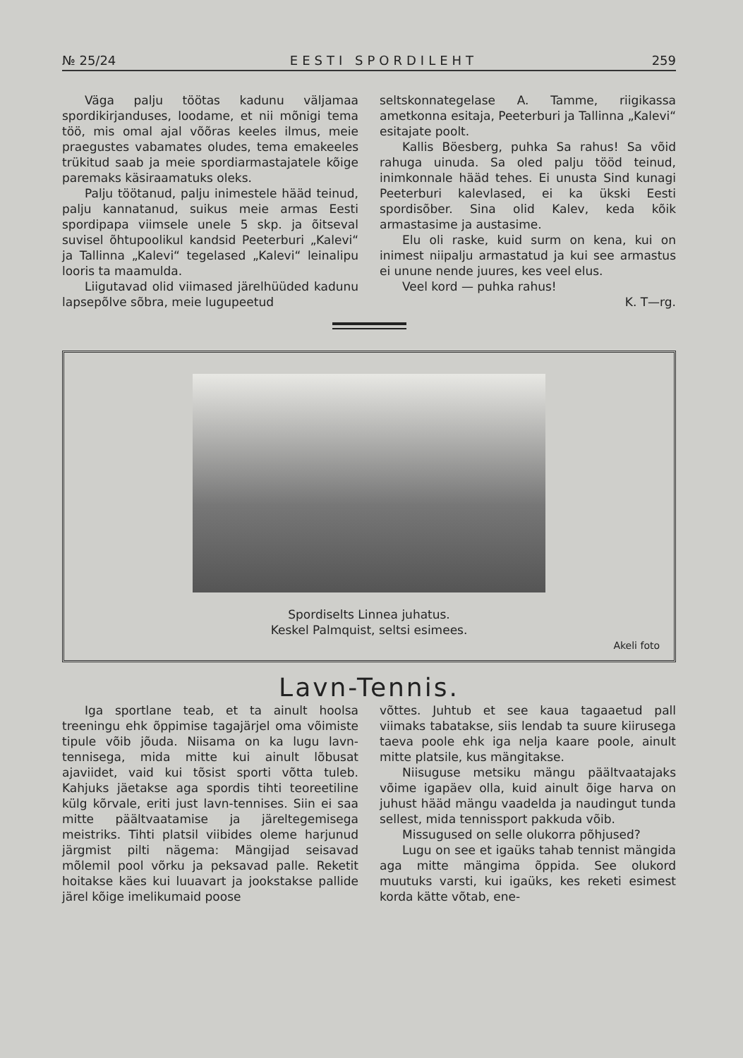№ 25/24 EESTI SPORDILEHT 259
Väga palju töötas kadunu väljamaa spordikirjanduses, loodame, et nii mõnigi tema töö, mis omal ajal võõras keeles ilmus, meie praegustes vabamates oludes, tema emakeeles trükitud saab ja meie spordiarmastajatele kõige paremaks käsiraamatuks oleks.
Palju töötanud, palju inimestele hääd teinud, palju kannatanud, suikus meie armas Eesti spordipapa viimsele unele 5 skp. ja õitseval suvisel õhtupoolikul kandsid Peeterburi „Kalevi“ ja Tallinna „Kalevi“ tegelased „Kalevi“ leinalipu looris ta maamulda.
Liigutavad olid viimased järelhüüded kadunu lapsepõlve sõbra, meie lugupeetud
seltskonnategelase A. Tamme, riigikassa ametkonna esitaja, Peeterburi ja Tallinna „Kalevi“ esitajate poolt.
Kallis Böesberg, puhka Sa rahus! Sa võid rahuga uinuda. Sa oled palju tööd teinud, inimkonnale hääd tehes. Ei unusta Sind kunagi Peeterburi kalevlased, ei ka ükski Eesti spordisõber. Sina olid Kalev, keda kõik armastasime ja austasime.
Elu oli raske, kuid surm on kena, kui on inimest niipalju armastatud ja kui see armastus ei unune nende juures, kes veel elus.
Veel kord — puhka rahus!
K. T—rg.
Spordiselts Linnea juhatus.
Keskel Palmquist, seltsi esimees.
Akeli foto
Lavn-Tennis.
Iga sportlane teab, et ta ainult hoolsa treeningu ehk õppimise tagajärjel oma võimiste tipule võib jõuda. Niisama on ka lugu lavn-tennisega, mida mitte kui ainult lõbusat ajaviidet, vaid kui tõsist sporti võtta tuleb. Kahjuks jäetakse aga spordis tihti teoreetiline külg kõrvale, eriti just lavn-tennises. Siin ei saa mitte päältvaatamise ja järeltegemisega meistriks. Tihti platsil viibides oleme harjunud järgmist pilti nägema: Mängijad seisavad mõlemil pool võrku ja peksavad palle. Reketit hoitakse käes kui luuavart ja jookstakse pallide järel kõige imelikumaid poose
võttes. Juhtub et see kaua tagaaetud pall viimaks tabatakse, siis lendab ta suure kiirusega taeva poole ehk iga nelja kaare poole, ainult mitte platsile, kus mängitakse.
Niisuguse metsiku mängu päältvaatajaks võime igapäev olla, kuid ainult õige harva on juhust hääd mängu vaadelda ja naudingut tunda sellest, mida tennissport pakkuda võib.
Missugused on selle olukorra põhjused?
Lugu on see et igaüks tahab tennist mängida aga mitte mängima õppida. See olukord muutuks varsti, kui igaüks, kes reketi esimest korda kätte võtab, ene-